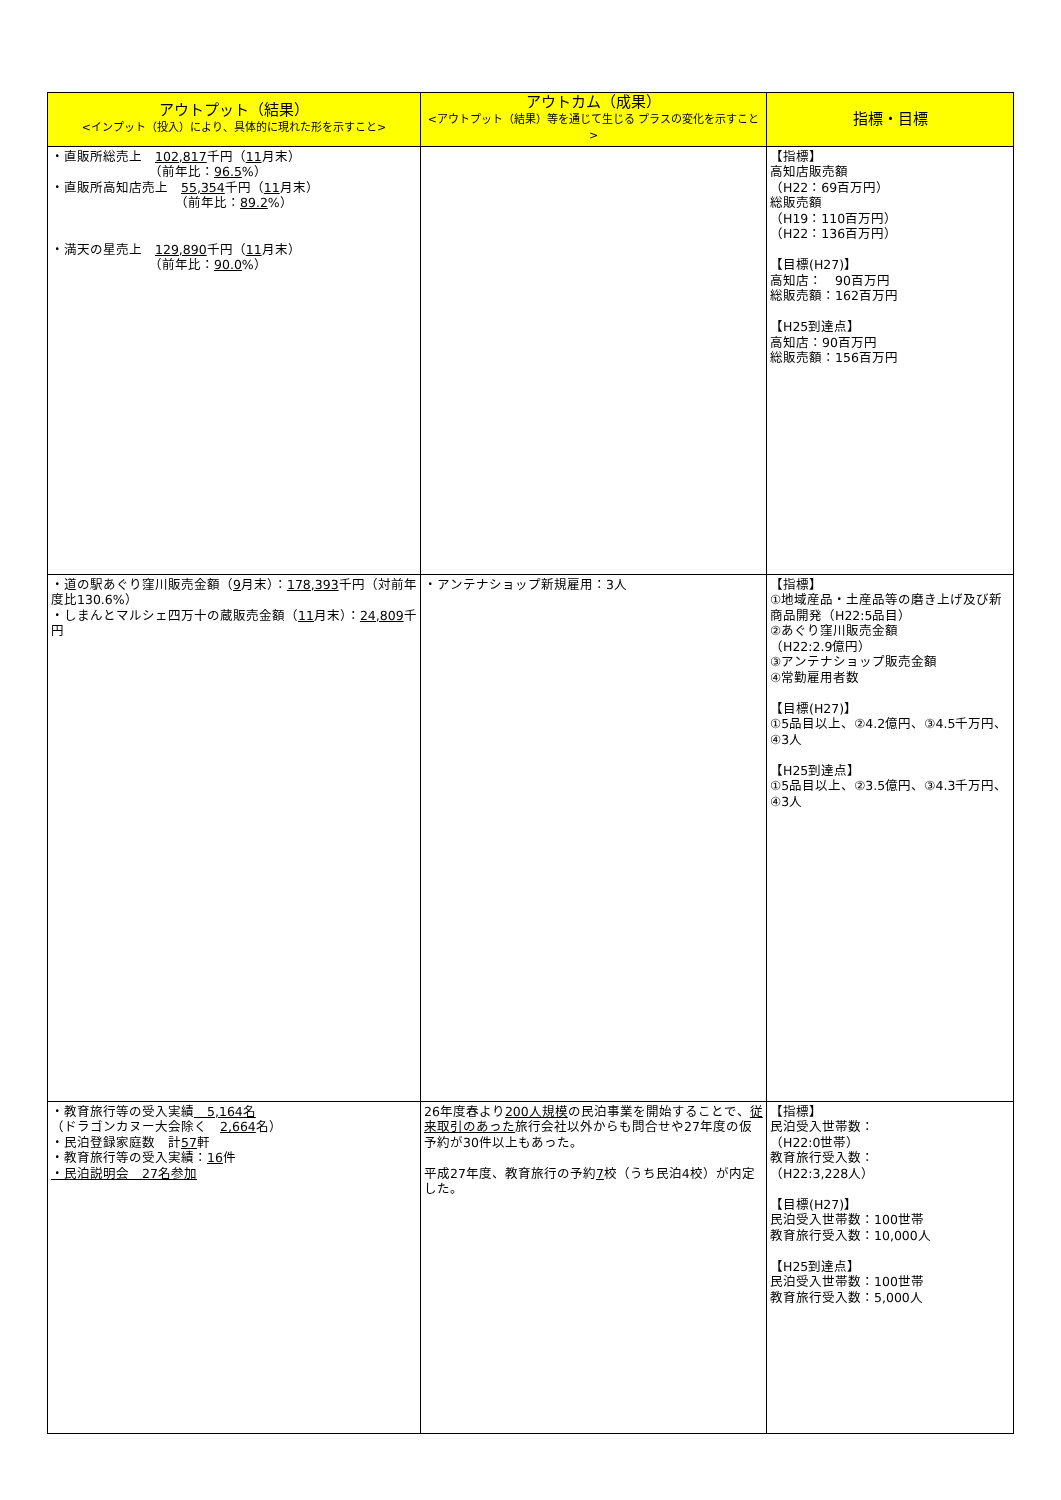| アウトプット（結果） <インプット（投入）により、具体的に現れた形を示すこと> | アウトカム（成果） <アウトプット（結果）等を通じて生じる プラスの変化を示すこと> | 指標・目標 |
| --- | --- | --- |
| ・直販所総売上 102,817 千円（ 11 月末） （前年比： 96.5 %） ・直販所高知店売上 55,354 千円（ 11 月末） （前年比： 89.2 %） ・満天の星売上 129,890 千円（ 11 月末） （前年比： 90.0 %） | | 【指標】 高知店販売額 （H22：69百万円） 総販売額 （H19：110百万円） （H22：136百万円） 【目標(H27)】 高知店： 90百万円 総販売額：162百万円 【H25到達点】 高知店：90百万円 総販売額：156百万円 |
| ・道の駅あぐり窪川販売金額（ 9 月末）： 178,393 千円（対前年度比130.6%） ・しまんとマルシェ四万十の蔵販売金額（ 11 月末）： 24,809 千円 | ・アンテナショップ新規雇用：3人 | 【指標】 ①地域産品・土産品等の磨き上げ及び新商品開発（H22:5品目） ②あぐり窪川販売金額 （H22:2.9億円） ③アンテナショップ販売金額 ④常勤雇用者数 【目標(H27)】 ①5品目以上、②4.2億円、③4.5千万円、④3人 【H25到達点】 ①5品目以上、②3.5億円、③4.3千万円、④3人 |
| ・教育旅行等の受入実績 5,164名 （ドラゴンカヌー大会除く 2,664 名） ・民泊登録家庭数 計 57 軒 ・教育旅行等の受入実績： 16 件 ・民泊説明会 27名参加 | 26年度春より 200人規模 の民泊事業を開始することで、 従来取引のあった 旅行会社以外からも問合せや27年度の仮予約が30件以上もあった。 平成27年度、教育旅行の予約 7 校（うち民泊4校）が内定した。 | 【指標】 民泊受入世帯数： （H22:0世帯） 教育旅行受入数： （H22:3,228人） 【目標(H27)】 民泊受入世帯数：100世帯 教育旅行受入数：10,000人 【H25到達点】 民泊受入世帯数：100世帯 教育旅行受入数：5,000人 |